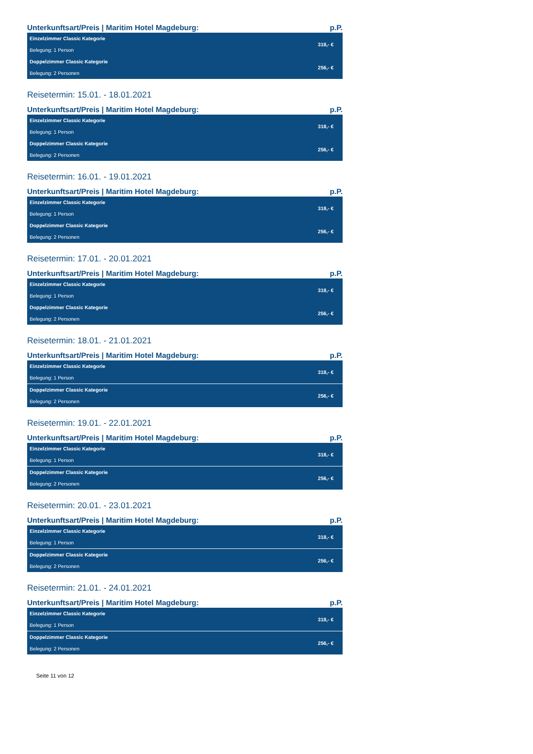Unterkunftsart/Preis | Maritim Hotel Magdeburg: p.P.
| Einzelzimmer Classic Kategorie | 318,- € |
| Belegung: 1 Person | |
| Doppelzimmer Classic Kategorie | 256,- € |
| Belegung: 2 Personen | |
Reisetermin: 15.01. - 18.01.2021
Unterkunftsart/Preis | Maritim Hotel Magdeburg: p.P.
| Einzelzimmer Classic Kategorie | 318,- € |
| Belegung: 1 Person | |
| Doppelzimmer Classic Kategorie | 256,- € |
| Belegung: 2 Personen | |
Reisetermin: 16.01. - 19.01.2021
Unterkunftsart/Preis | Maritim Hotel Magdeburg: p.P.
| Einzelzimmer Classic Kategorie | 318,- € |
| Belegung: 1 Person | |
| Doppelzimmer Classic Kategorie | 256,- € |
| Belegung: 2 Personen | |
Reisetermin: 17.01. - 20.01.2021
Unterkunftsart/Preis | Maritim Hotel Magdeburg: p.P.
| Einzelzimmer Classic Kategorie | 318,- € |
| Belegung: 1 Person | |
| Doppelzimmer Classic Kategorie | 256,- € |
| Belegung: 2 Personen | |
Reisetermin: 18.01. - 21.01.2021
Unterkunftsart/Preis | Maritim Hotel Magdeburg: p.P.
| Einzelzimmer Classic Kategorie | 318,- € |
| Belegung: 1 Person | |
| Doppelzimmer Classic Kategorie | 256,- € |
| Belegung: 2 Personen | |
Reisetermin: 19.01. - 22.01.2021
Unterkunftsart/Preis | Maritim Hotel Magdeburg: p.P.
| Einzelzimmer Classic Kategorie | 318,- € |
| Belegung: 1 Person | |
| Doppelzimmer Classic Kategorie | 256,- € |
| Belegung: 2 Personen | |
Reisetermin: 20.01. - 23.01.2021
Unterkunftsart/Preis | Maritim Hotel Magdeburg: p.P.
| Einzelzimmer Classic Kategorie | 318,- € |
| Belegung: 1 Person | |
| Doppelzimmer Classic Kategorie | 256,- € |
| Belegung: 2 Personen | |
Reisetermin: 21.01. - 24.01.2021
Unterkunftsart/Preis | Maritim Hotel Magdeburg: p.P.
| Einzelzimmer Classic Kategorie | 318,- € |
| Belegung: 1 Person | |
| Doppelzimmer Classic Kategorie | 256,- € |
| Belegung: 2 Personen | |
Seite 11 von 12